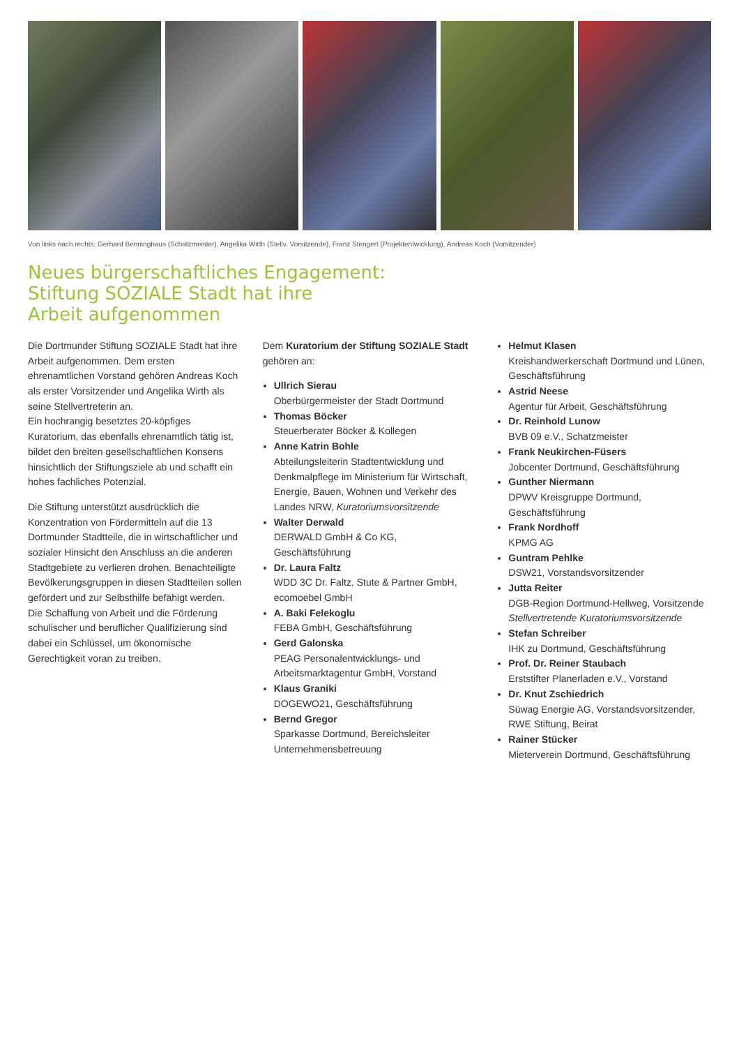Von links nach rechts: Gerhard Benninghaus (Schatzmeister), Angelika Wirth (Stellv. Vorsitzende), Franz Stengert (Projektentwicklung), Andreas Koch (Vorsitzender)
Neues bürgerschaftliches Engagement:
Stiftung SOZIALE Stadt hat ihre
Arbeit aufgenommen
Die Dortmunder Stiftung SOZIALE Stadt hat ihre Arbeit aufgenommen. Dem ersten ehrenamtlichen Vorstand gehören Andreas Koch als erster Vorsitzender und Angelika Wirth als seine Stellvertreterin an.
Ein hochrangig besetztes 20-köpfiges Kuratorium, das ebenfalls ehrenamtlich tätig ist, bildet den breiten gesellschaftlichen Konsens hinsichtlich der Stiftungsziele ab und schafft ein hohes fachliches Potenzial.
Die Stiftung unterstützt ausdrücklich die Konzentration von Fördermitteln auf die 13 Dortmunder Stadtteile, die in wirtschaftlicher und sozialer Hinsicht den Anschluss an die anderen Stadtgebiete zu verlieren drohen. Benachteiligte Bevölkerungsgruppen in diesen Stadtteilen sollen gefördert und zur Selbsthilfe befähigt werden. Die Schaffung von Arbeit und die Förderung schulischer und beruflicher Qualifizierung sind dabei ein Schlüssel, um ökonomische Gerechtigkeit voran zu treiben.
Dem Kuratorium der Stiftung SOZIALE Stadt gehören an:
Ullrich Sierau
Oberbürgermeister der Stadt Dortmund
Thomas Böcker
Steuerberater Böcker & Kollegen
Anne Katrin Bohle
Abteilungsleiterin Stadtentwicklung und Denkmalpflege im Ministerium für Wirtschaft, Energie, Bauen, Wohnen und Verkehr des Landes NRW, Kuratoriumsvorsitzende
Walter Derwald
DERWALD GmbH & Co KG, Geschäftsführung
Dr. Laura Faltz
WDD 3C Dr. Faltz, Stute & Partner GmbH, ecomoebel GmbH
A. Baki Felekoglu
FEBA GmbH, Geschäftsführung
Gerd Galonska
PEAG Personalentwicklungs- und Arbeitsmarktagentur GmbH, Vorstand
Klaus Graniki
DOGEWO21, Geschäftsführung
Bernd Gregor
Sparkasse Dortmund, Bereichsleiter Unternehmensbetreuung
Helmut Klasen
Kreishandwerkerschaft Dortmund und Lünen, Geschäftsführung
Astrid Neese
Agentur für Arbeit, Geschäftsführung
Dr. Reinhold Lunow
BVB 09 e.V., Schatzmeister
Frank Neukirchen-Füsers
Jobcenter Dortmund, Geschäftsführung
Gunther Niermann
DPWV Kreisgruppe Dortmund, Geschäftsführung
Frank Nordhoff
KPMG AG
Guntram Pehlke
DSW21, Vorstandsvorsitzender
Jutta Reiter
DGB-Region Dortmund-Hellweg, Vorsitzende
Stellvertretende Kuratoriumsvorsitzende
Stefan Schreiber
IHK zu Dortmund, Geschäftsführung
Prof. Dr. Reiner Staubach
Erststifter Planerladen e.V., Vorstand
Dr. Knut Zschiedrich
Süwag Energie AG, Vorstandsvorsitzender, RWE Stiftung, Beirat
Rainer Stücker
Mieterverein Dortmund, Geschäftsführung